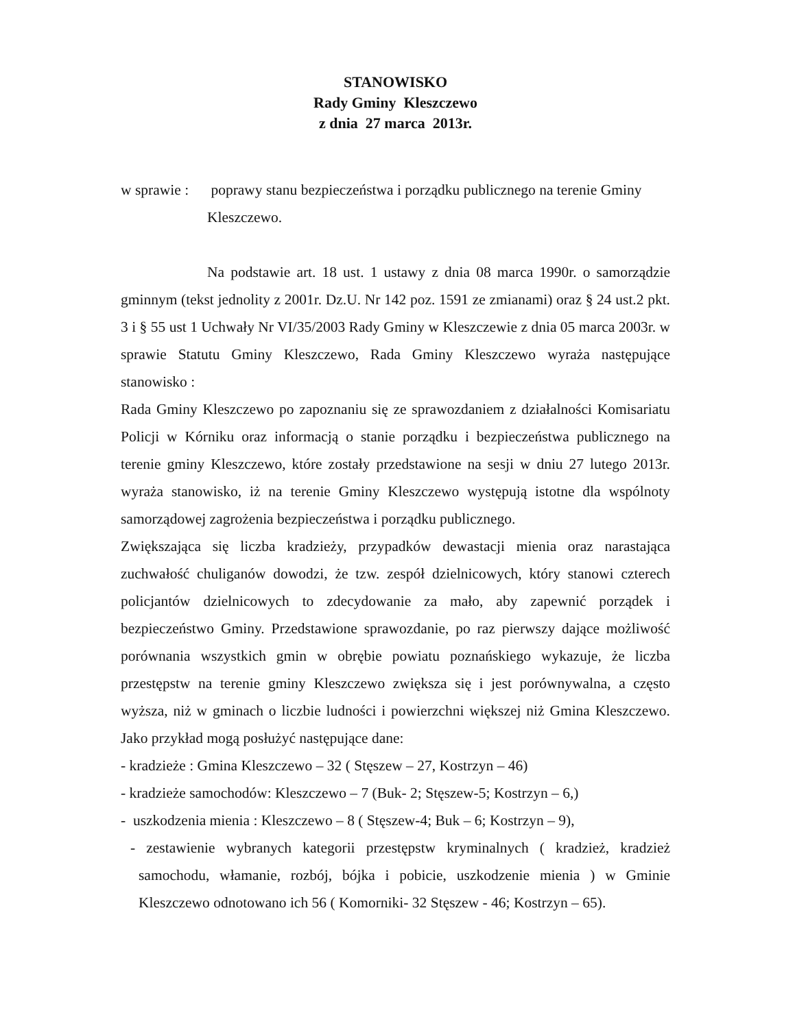STANOWISKO
Rady Gminy Kleszczewo
z dnia 27 marca 2013r.
w sprawie :
poprawy stanu bezpieczeństwa i porządku publicznego na terenie Gminy Kleszczewo.
Na podstawie art. 18 ust. 1 ustawy z dnia 08 marca 1990r. o samorządzie gminnym (tekst jednolity z 2001r. Dz.U. Nr 142 poz. 1591 ze zmianami) oraz § 24 ust.2 pkt. 3 i § 55 ust 1 Uchwały Nr VI/35/2003 Rady Gminy w Kleszczewie z dnia 05 marca 2003r. w sprawie Statutu Gminy Kleszczewo, Rada Gminy Kleszczewo wyraża następujące stanowisko :
Rada Gminy Kleszczewo po zapoznaniu się ze sprawozdaniem z działalności Komisariatu Policji w Kórniku oraz informacją o stanie porządku i bezpieczeństwa publicznego na terenie gminy Kleszczewo, które zostały przedstawione na sesji w dniu 27 lutego 2013r. wyraża stanowisko, iż na terenie Gminy Kleszczewo występują istotne dla wspólnoty samorządowej zagrożenia bezpieczeństwa i porządku publicznego.
Zwiększająca się liczba kradzieży, przypadków dewastacji mienia oraz narastająca zuchwałość chuliganów dowodzi, że tzw. zespół dzielnicowych, który stanowi czterech policjantów dzielnicowych to zdecydowanie za mało, aby zapewnić porządek i bezpieczeństwo Gminy. Przedstawione sprawozdanie, po raz pierwszy dające możliwość porównania wszystkich gmin w obrębie powiatu poznańskiego wykazuje, że liczba przestępstw na terenie gminy Kleszczewo zwiększa się i jest porównywalna, a często wyższa, niż w gminach o liczbie ludności i powierzchni większej niż Gmina Kleszczewo. Jako przykład mogą posłużyć następujące dane:
- kradzieże : Gmina Kleszczewo – 32 ( Stęszew – 27, Kostrzyn – 46)
- kradzieże samochodów: Kleszczewo – 7 (Buk- 2; Stęszew-5; Kostrzyn – 6,)
- uszkodzenia mienia : Kleszczewo – 8 ( Stęszew-4; Buk – 6; Kostrzyn – 9),
- zestawienie wybranych kategorii przestępstw kryminalnych ( kradzież, kradzież samochodu, włamanie, rozbój, bójka i pobicie, uszkodzenie mienia ) w Gminie Kleszczewo odnotowano ich 56 ( Komorniki- 32 Stęszew - 46; Kostrzyn – 65).